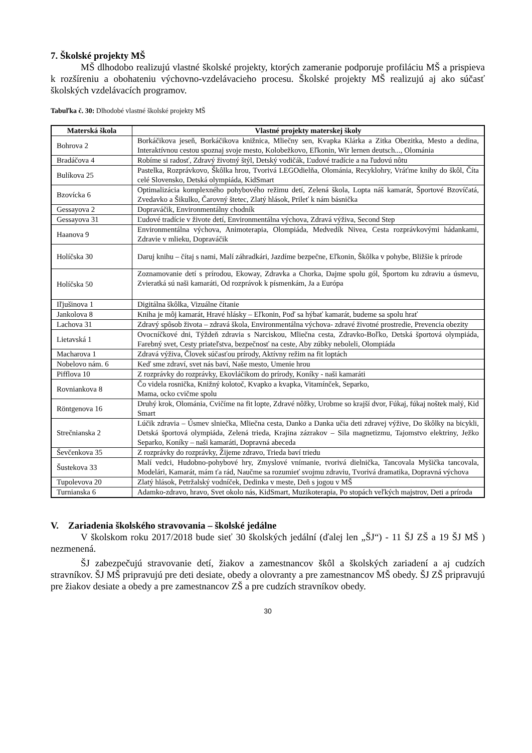7. Školské projekty MŠ
MŠ dlhodobo realizujú vlastné školské projekty, ktorých zameranie podporuje profiláciu MŠ a prispieva k rozšíreniu a obohateniu výchovno-vzdelávacieho procesu. Školské projekty MŠ realizujú aj ako súčasť školských vzdelávacích programov.
Tabuľka č. 30: Dlhodobé vlastné školské projekty MŠ
| Materská škola | Vlastné projekty materskej školy |
| --- | --- |
| Bohrova 2 | Borkáčikova jeseň, Borkáčikova knižnica, Mliečny sen, Kvapka Klárka a Zitka Obezitka, Mesto a dedina, Interaktívnou cestou spoznaj svoje mesto, Kolobežkovo, Eľkonin, Wir lernen deutsch..., Olománia |
| Bradáčova 4 | Robíme si radosť, Zdravý životný štýl, Detský vodičák, Ľudové tradície a na ľudovú nôtu |
| Bulíkova 25 | Pastelka, Rozprávkovo, Škôlka hrou, Tvorivá LEGOdielňa, Olománia, Recyklohry, Vráťme knihy do škôl, Číta celé Slovensko, Detská olympiáda, KidSmart |
| Bzovícka 6 | Optimalizácia komplexného pohybového režimu detí, Zelená škola, Lopta náš kamarát, Športové Bzovíčatá, Zvedavko a Šikulko, Čarovný štetec, Zlatý hlások, Prileť k nám básnička |
| Gessayova 2 | Dopraváčik, Environmentálny chodník |
| Gessayova 31 | Ľudové tradície v živote detí, Environmentálna výchova, Zdravá výživa, Second Step |
| Haanova 9 | Environmentálna výchova, Animoterapia, Olompiáda, Medvedík Nivea, Cesta rozprávkovými hádankami, Zdravie v mlieku, Dopraváčik |
| Holíčska 30 | Daruj knihu – čítaj s nami, Malí záhradkári, Jazdíme bezpečne, Eľkonin, Škôlka v pohybe, Bližšie k prírode |
| Holíčska 50 | Zoznamovanie detí s prírodou, Ekoway, Zdravka a Chorka, Dajme spolu gól, Športom ku zdraviu a úsmevu, Zvieratká sú naši kamaráti, Od rozprávok k písmenkám, Ja a Európa |
| Iľjušinova 1 | Digitálna škôlka, Vizuálne čítanie |
| Jankolova 8 | Kniha je môj kamarát, Hravé hlásky – Eľkonin, Poď sa hýbať kamarát, budeme sa spolu hrať |
| Lachova 31 | Zdravý spôsob života – zdravá škola, Environmentálna výchova- zdravé životné prostredie, Prevencia obezity |
| Lietavská 1 | Ovocníčkové dni, Týždeň zdravia s Narciskou, Mliečna cesta, Zdravko-Boľko, Detská športová olympiáda, Farebný svet, Cesty priateľstva, bezpečnosť na ceste, Aby zúbky neboleli, Olompiáda |
| Macharova 1 | Zdravá výživa, Človek súčasťou prírody, Aktívny režim na fit loptách |
| Nobelovo nám. 6 | Keď sme zdraví, svet nás baví, Naše mesto, Umenie hrou |
| Pifflova 10 | Z rozprávky do rozprávky, Ekovláčikom do prírody, Koníky - naši kamaráti |
| Rovniankova 8 | Čo videla rosnička, Knižný kolotoč, Kvapko a kvapka, Vitamínček, Separko, Mama, ocko cvičme spolu |
| Röntgenova 16 | Druhý krok, Olománia, Cvičíme na fit lopte, Zdravé nôžky, Urobme so krajší dvor, Fúkaj, fúkaj noštek malý, Kid Smart |
| Strečnianska 2 | Lúčik zdravia – Úsmev slniečka, Mliečna cesta, Danko a Danka učia deti zdravej výžive, Do škôlky na bicykli, Detská športová olympiáda, Zelená trieda, Krajina zázrakov – Sila magnetizmu, Tajomstvo elektriny, Ježko Separko, Koníky – naši kamaráti, Dopravná abeceda |
| Ševčenkova 35 | Z rozprávky do rozprávky, Žijeme zdravo, Trieda baví triedu |
| Šustekova 33 | Malí vedci, Hudobno-pohybové hry, Zmyslové vnímanie, tvorivá dielnička, Tancovala Myšička tancovala, Modelári, Kamarát, mám ťa rád, Naučme sa rozumieť svojmu zdraviu, Tvorivá dramatika, Dopravná výchova |
| Tupolevova 20 | Zlatý hlások, Petržalský vodníček, Dedinka v meste, Deň s jogou v MŠ |
| Turnianska 6 | Adamko-zdravo, hravo, Svet okolo nás, KidSmart, Muzikoterapia, Po stopách veľkých majstrov, Deti a príroda |
V. Zariadenia školského stravovania – školské jedálne
V školskom roku 2017/2018 bude sieť 30 školských jedální (ďalej len „ŠJ“) - 11 ŠJ ZŠ a 19 ŠJ MŠ ) nezmenená.
ŠJ zabezpečujú stravovanie detí, žiakov a zamestnancov škôl a školských zariadení a aj cudzích stravníkov. ŠJ MŠ pripravujú pre deti desiate, obedy a olovranty a pre zamestnancov MŠ obedy. ŠJ ZŠ pripravujú pre žiakov desiate a obedy a pre zamestnancov ZŠ a pre cudzích stravníkov obedy.
30